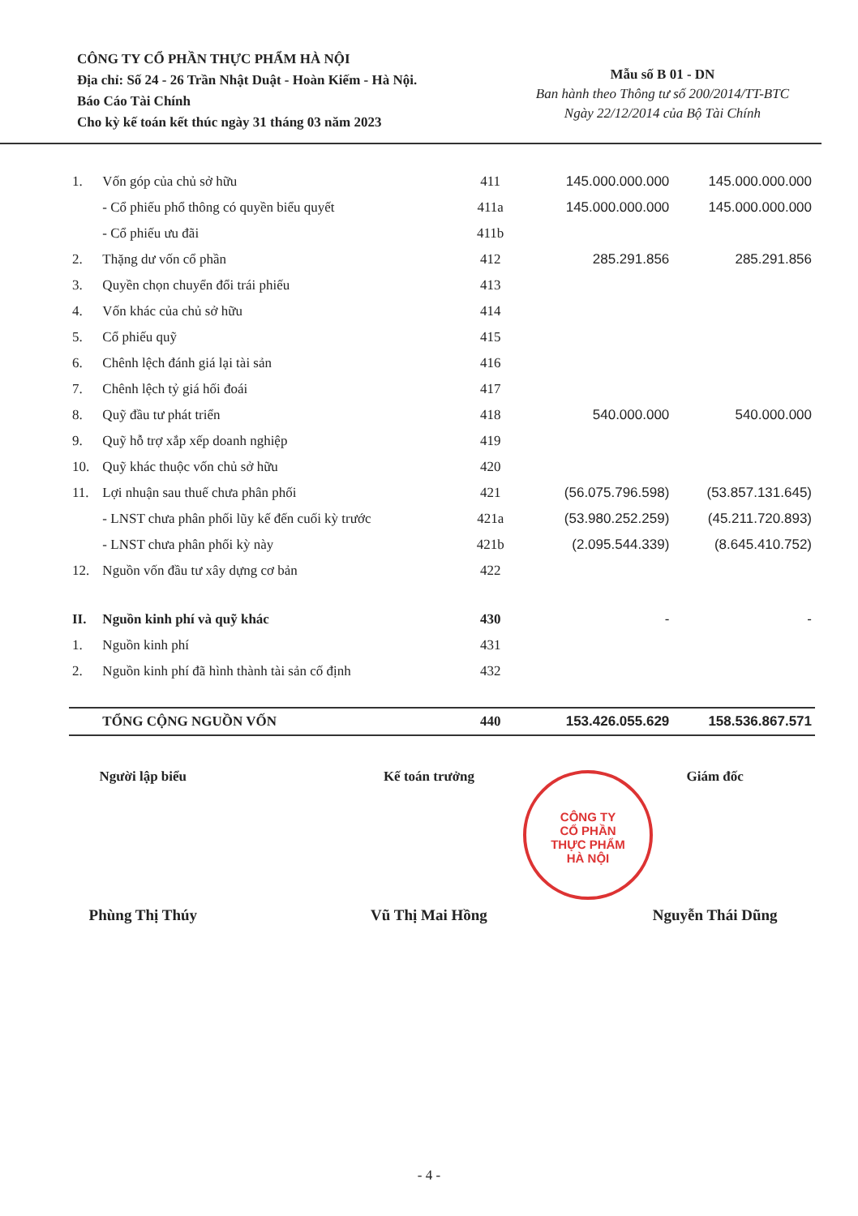CÔNG TY CỔ PHẦN THỰC PHẨM HÀ NỘI
Địa chỉ: Số 24 - 26 Trần Nhật Duật - Hoàn Kiếm - Hà Nội.
Báo Cáo Tài Chính
Cho kỳ kế toán kết thúc ngày 31 tháng 03 năm 2023
Mẫu số B 01 - DN
Ban hành theo Thông tư số 200/2014/TT-BTC
Ngày 22/12/2014 của Bộ Tài Chính
| 1. | Vốn góp của chủ sở hữu | 411 | 145.000.000.000 | 145.000.000.000 |
| | - Cổ phiếu phổ thông có quyền biểu quyết | 411a | 145.000.000.000 | 145.000.000.000 |
| | - Cổ phiếu ưu đãi | 411b | | |
| 2. | Thặng dư vốn cổ phần | 412 | 285.291.856 | 285.291.856 |
| 3. | Quyền chọn chuyển đổi trái phiếu | 413 | | |
| 4. | Vốn khác của chủ sở hữu | 414 | | |
| 5. | Cổ phiếu quỹ | 415 | | |
| 6. | Chênh lệch đánh giá lại tài sản | 416 | | |
| 7. | Chênh lệch tỷ giá hối đoái | 417 | | |
| 8. | Quỹ đầu tư phát triển | 418 | 540.000.000 | 540.000.000 |
| 9. | Quỹ hỗ trợ xắp xếp doanh nghiệp | 419 | | |
| 10. | Quỹ khác thuộc vốn chủ sở hữu | 420 | | |
| 11. | Lợi nhuận sau thuế chưa phân phối | 421 | (56.075.796.598) | (53.857.131.645) |
| | - LNST chưa phân phối lũy kế đến cuối kỳ trước | 421a | (53.980.252.259) | (45.211.720.893) |
| | - LNST chưa phân phối kỳ này | 421b | (2.095.544.339) | (8.645.410.752) |
| 12. | Nguồn vốn đầu tư xây dựng cơ bản | 422 | | |
| II. | Nguồn kinh phí và quỹ khác | 430 | - | - |
| 1. | Nguồn kinh phí | 431 | | |
| 2. | Nguồn kinh phí đã hình thành tài sản cố định | 432 | | |
| | TỔNG CỘNG NGUỒN VỐN | 440 | 153.426.055.629 | 158.536.867.571 |
Người lập biểu
Phùng Thị Thúy
Kế toán trưởng
Vũ Thị Mai Hồng
Giám đốc
Nguyễn Thái Dũng
CÔNG TY
CỔ PHẦN
THỰC PHẨM
HÀ NỘI
- 4 -